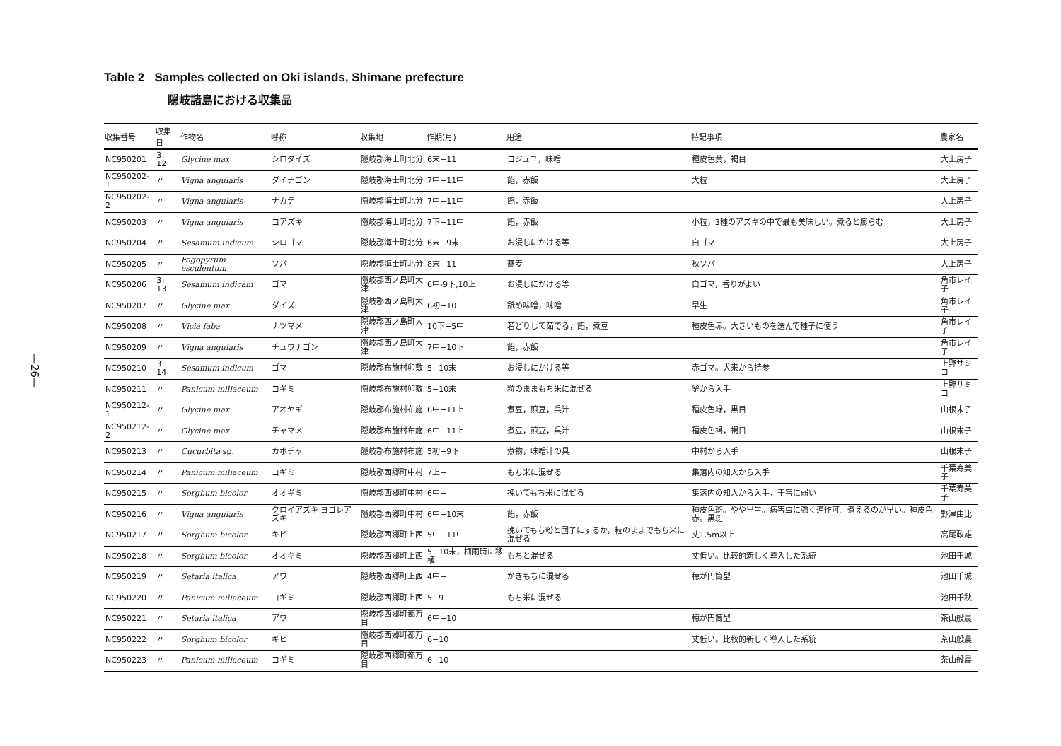—26—
Table 2 Samples collected on Oki islands, Shimane prefecture
隠岐諸島における収集品
| 収集番号 | 収集日 | 作物名 | 呼称 | 収集地 | 作期(月) | 用途 | 特記事項 | 農家名 |
| --- | --- | --- | --- | --- | --- | --- | --- | --- |
| NC950201 | 3．12 | Glycine max | シロダイズ | 隠岐郡海士町北分 | 6末−11 | コジュユ，味噌 | 種皮色黄，褐目 | 大上房子 |
| NC950202-1 | 〃 | Vigna angularis | ダイナゴン | 隠岐郡海士町北分 | 7中−11中 | 餡，赤飯 | 大粒 | 大上房子 |
| NC950202-2 | 〃 | Vigna angularis | ナカテ | 隠岐郡海士町北分 | 7中−11中 | 餡，赤飯 | | 大上房子 |
| NC950203 | 〃 | Vigna angularis | コアズキ | 隠岐郡海士町北分 | 7下−11中 | 餡，赤飯 | 小粒，3種のアズキの中で最も美味しい。煮ると膨らむ | 大上房子 |
| NC950204 | 〃 | Sesamum indicum | シロゴマ | 隠岐郡海士町北分 | 6末−9末 | お浸しにかける等 | 白ゴマ | 大上房子 |
| NC950205 | 〃 | Fagopyrum esculentum | ソバ | 隠岐郡海士町北分 | 8末−11 | 蕎麦 | 秋ソバ | 大上房子 |
| NC950206 | 3．13 | Sesamum indicam | ゴマ | 隠岐郡西ノ島町大津 | 6中-9下,10上 | お浸しにかける等 | 白ゴマ，香りがよい | 角市レイ子 |
| NC950207 | 〃 | Glycine max | ダイズ | 隠岐郡西ノ島町大津 | 6初−10 | 舐め味噌，味噌 | 早生 | 角市レイ子 |
| NC950208 | 〃 | Vicia faba | ナツマメ | 隠岐郡西ノ島町大津 | 10下−5中 | 若どりして茹でる，餡，煮豆 | 種皮色赤。大きいものを選んで種子に使う | 角市レイ子 |
| NC950209 | 〃 | Vigna angularis | チュウナゴン | 隠岐郡西ノ島町大津 | 7中−10下 | 餡，赤飯 | | 角市レイ子 |
| NC950210 | 3．14 | Sesamum indicum | ゴマ | 隠岐郡布施村卯敷 | 5−10末 | お浸しにかける等 | 赤ゴマ。犬来から持参 | 上野サミコ |
| NC950211 | 〃 | Panicum miliaceum | コギミ | 隠岐郡布施村卯敷 | 5−10末 | 粒のままもち米に混ぜる | 釜から入手 | 上野サミコ |
| NC950212-1 | 〃 | Glycine max | アオヤギ | 隠岐郡布施村布施 | 6中−11上 | 煮豆，煎豆，呉汁 | 種皮色緑，黒目 | 山根末子 |
| NC950212-2 | 〃 | Glycine max | チャマメ | 隠岐郡布施村布施 | 6中−11上 | 煮豆，煎豆，呉汁 | 種皮色褐，褐目 | 山根末子 |
| NC950213 | 〃 | Cucurbita sp. | カボチャ | 隠岐郡布施村布施 | 5初−9下 | 煮物，味噌汁の具 | 中村から入手 | 山根末子 |
| NC950214 | 〃 | Panicum miliaceum | コギミ | 隠岐郡西郷町中村 | 7上− | もち米に混ぜる | 集落内の知人から入手 | 千葉寿美子 |
| NC950215 | 〃 | Sorghum bicolor | オオギミ | 隠岐郡西郷町中村 | 6中− | 挽いてもち米に混ぜる | 集落内の知人から入手，干害に弱い | 千葉寿美子 |
| NC950216 | 〃 | Vigna angularis | クロイアズキ ヨゴレアズキ | 隠岐郡西郷町中村 | 6中−10末 | 餡，赤飯 | 種皮色斑。やや早生。病害虫に強く連作可。煮えるのが早い。種皮色赤。黒斑 | 野津由比 |
| NC950217 | 〃 | Sorghum bicolor | キビ | 隠岐郡西郷町上西 | 5中−11中 | 挽いてもち粉と団子にするか，粒のままでもち米に混ぜる | 丈1.5m以上 | 高尾政雄 |
| NC950218 | 〃 | Sorghum bicolor | オオキミ | 隠岐郡西郷町上西 | 5−10末，梅雨時に移植 | もちと混ぜる | 丈低い。比較的新しく導入した系統 | 池田千城 |
| NC950219 | 〃 | Setaria italica | アワ | 隠岐郡西郷町上西 | 4中− | かきもちに混ぜる | 穂が円筒型 | 池田千城 |
| NC950220 | 〃 | Panicum miliaceum | コギミ | 隠岐郡西郷町上西 | 5−9 | もち米に混ぜる | | 池田千秋 |
| NC950221 | 〃 | Setaria italica | アワ | 隠岐郡西郷町都万目 | 6中−10 | | 穂が円筒型 | 茶山般晨 |
| NC950222 | 〃 | Sorghum bicolor | キビ | 隠岐郡西郷町都万目 | 6−10 | | 丈低い。比較的新しく導入した系統 | 茶山般晨 |
| NC950223 | 〃 | Panicum miliaceum | コギミ | 隠岐郡西郷町都万目 | 6−10 | | | 茶山般晨 |